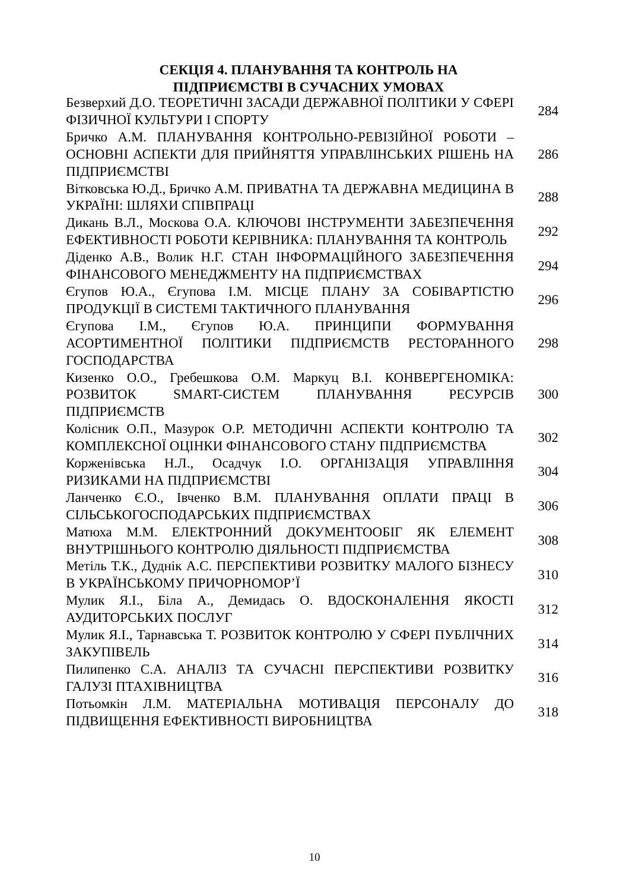СЕКЦІЯ 4. ПЛАНУВАННЯ ТА КОНТРОЛЬ НА
ПІДПРИЄМСТВІ В СУЧАСНИХ УМОВАХ
| Безверхий Д.О. ТЕОРЕТИЧНІ ЗАСАДИ ДЕРЖАВНОЇ ПОЛІТИКИ У СФЕРІ ФІЗИЧНОЇ КУЛЬТУРИ І СПОРТУ | 284 |
| Бричко А.М. ПЛАНУВАННЯ КОНТРОЛЬНО-РЕВІЗІЙНОЇ РОБОТИ – ОСНОВНІ АСПЕКТИ ДЛЯ ПРИЙНЯТТЯ УПРАВЛІНСЬКИХ РІШЕНЬ НА ПІДПРИЄМСТВІ | 286 |
| Вітковська Ю.Д., Бричко А.М. ПРИВАТНА ТА ДЕРЖАВНА МЕДИЦИНА В УКРАЇНІ: ШЛЯХИ СПІВПРАЦІ | 288 |
| Дикань В.Л., Москова О.А. КЛЮЧОВІ ІНСТРУМЕНТИ ЗАБЕЗПЕЧЕННЯ ЕФЕКТИВНОСТІ РОБОТИ КЕРІВНИКА: ПЛАНУВАННЯ ТА КОНТРОЛЬ | 292 |
| Діденко А.В., Волик Н.Г. СТАН ІНФОРМАЦІЙНОГО ЗАБЕЗПЕЧЕННЯ ФІНАНСОВОГО МЕНЕДЖМЕНТУ НА ПІДПРИЄМСТВАХ | 294 |
| Єгупов Ю.А., Єгупова І.М. МІСЦЕ ПЛАНУ ЗА СОБІВАРТІСТЮ ПРОДУКЦІЇ В СИСТЕМІ ТАКТИЧНОГО ПЛАНУВАННЯ | 296 |
| Єгупова І.М., Єгупов Ю.А. ПРИНЦИПИ ФОРМУВАННЯ АСОРТИМЕНТНОЇ ПОЛІТИКИ ПІДПРИЄМСТВ РЕСТОРАННОГО ГОСПОДАРСТВА | 298 |
| Кизенко О.О., Гребешкова О.М. Маркуц В.І. КОНВЕРГЕНОМІКА: РОЗВИТОК SMART-СИСТЕМ ПЛАНУВАННЯ РЕСУРСІВ ПІДПРИЄМСТВ | 300 |
| Колісник О.П., Мазурок О.Р. МЕТОДИЧНІ АСПЕКТИ КОНТРОЛЮ ТА КОМПЛЕКСНОЇ ОЦІНКИ ФІНАНСОВОГО СТАНУ ПІДПРИЄМСТВА | 302 |
| Корженівська Н.Л., Осадчук І.О. ОРГАНІЗАЦІЯ УПРАВЛІННЯ РИЗИКАМИ НА ПІДПРИЄМСТВІ | 304 |
| Ланченко Є.О., Івченко В.М. ПЛАНУВАННЯ ОПЛАТИ ПРАЦІ В СІЛЬСЬКОГОСПОДАРСЬКИХ ПІДПРИЄМСТВАХ | 306 |
| Матюха М.М. ЕЛЕКТРОННИЙ ДОКУМЕНТООБІГ ЯК ЕЛЕМЕНТ ВНУТРІШНЬОГО КОНТРОЛЮ ДІЯЛЬНОСТІ ПІДПРИЄМСТВА | 308 |
| Метіль Т.К., Дуднік А.С. ПЕРСПЕКТИВИ РОЗВИТКУ МАЛОГО БІЗНЕСУ В УКРАЇНСЬКОМУ ПРИЧОРНОМОР’Ї | 310 |
| Мулик Я.І., Біла А., Демидась О. ВДОСКОНАЛЕННЯ ЯКОСТІ АУДИТОРСЬКИХ ПОСЛУГ | 312 |
| Мулик Я.І., Тарнавська Т. РОЗВИТОК КОНТРОЛЮ У СФЕРІ ПУБЛІЧНИХ ЗАКУПІВЕЛЬ | 314 |
| Пилипенко С.А. АНАЛІЗ ТА СУЧАСНІ ПЕРСПЕКТИВИ РОЗВИТКУ ГАЛУЗІ ПТАХІВНИЦТВА | 316 |
| Потьомкін Л.М. МАТЕРІАЛЬНА МОТИВАЦІЯ ПЕРСОНАЛУ ДО ПІДВИЩЕННЯ ЕФЕКТИВНОСТІ ВИРОБНИЦТВА | 318 |
10